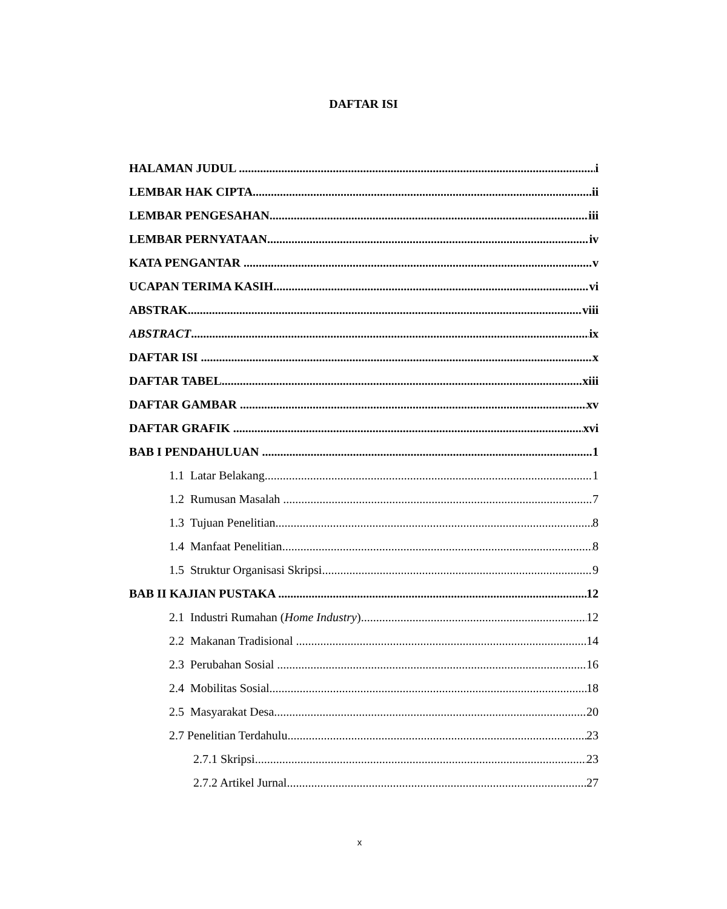DAFTAR ISI
HALAMAN JUDUL i
LEMBAR HAK CIPTA ii
LEMBAR PENGESAHAN iii
LEMBAR PERNYATAAN iv
KATA PENGANTAR v
UCAPAN TERIMA KASIH vi
ABSTRAK viii
ABSTRACT ix
DAFTAR ISI x
DAFTAR TABEL xiii
DAFTAR GAMBAR xv
DAFTAR GRAFIK xvi
BAB I PENDAHULUAN 1
1.1 Latar Belakang 1
1.2 Rumusan Masalah 7
1.3 Tujuan Penelitian 8
1.4 Manfaat Penelitian 8
1.5 Struktur Organisasi Skripsi 9
BAB II KAJIAN PUSTAKA 12
2.1 Industri Rumahan (Home Industry) 12
2.2 Makanan Tradisional 14
2.3 Perubahan Sosial 16
2.4 Mobilitas Sosial 18
2.5 Masyarakat Desa 20
2.7 Penelitian Terdahulu 23
2.7.1 Skripsi 23
2.7.2 Artikel Jurnal 27
x